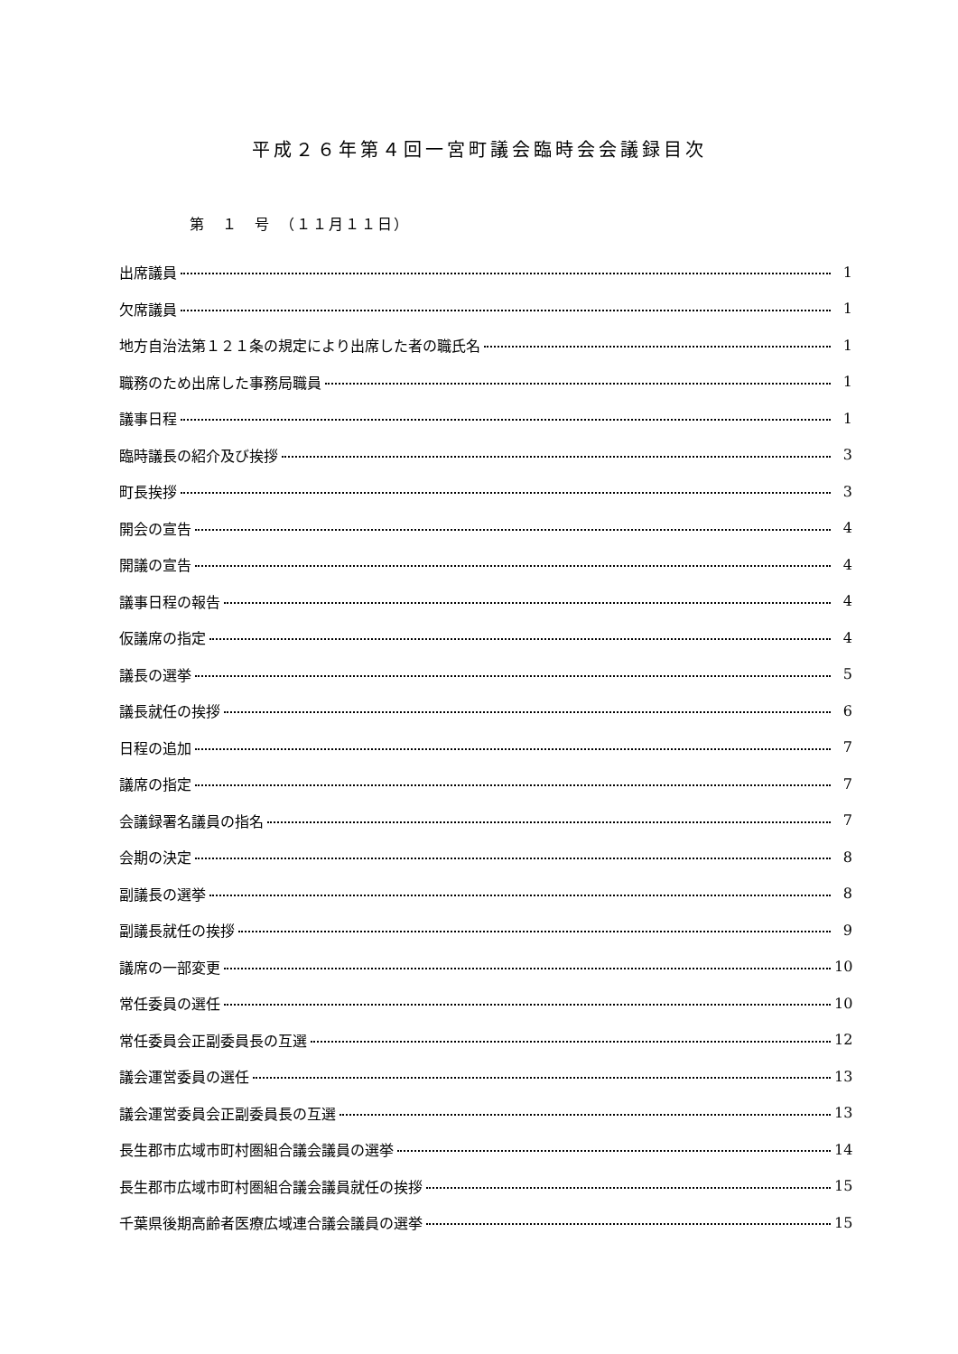平成２６年第４回一宮町議会臨時会会議録目次
第　１　号　（１１月１１日）
出席議員 1
欠席議員 1
地方自治法第１２１条の規定により出席した者の職氏名 1
職務のため出席した事務局職員 1
議事日程 1
臨時議長の紹介及び挨拶 3
町長挨拶 3
開会の宣告 4
開議の宣告 4
議事日程の報告 4
仮議席の指定 4
議長の選挙 5
議長就任の挨拶 6
日程の追加 7
議席の指定 7
会議録署名議員の指名 7
会期の決定 8
副議長の選挙 8
副議長就任の挨拶 9
議席の一部変更 10
常任委員の選任 10
常任委員会正副委員長の互選 12
議会運営委員の選任 13
議会運営委員会正副委員長の互選 13
長生郡市広域市町村圏組合議会議員の選挙 14
長生郡市広域市町村圏組合議会議員就任の挨拶 15
千葉県後期高齢者医療広域連合議会議員の選挙 15